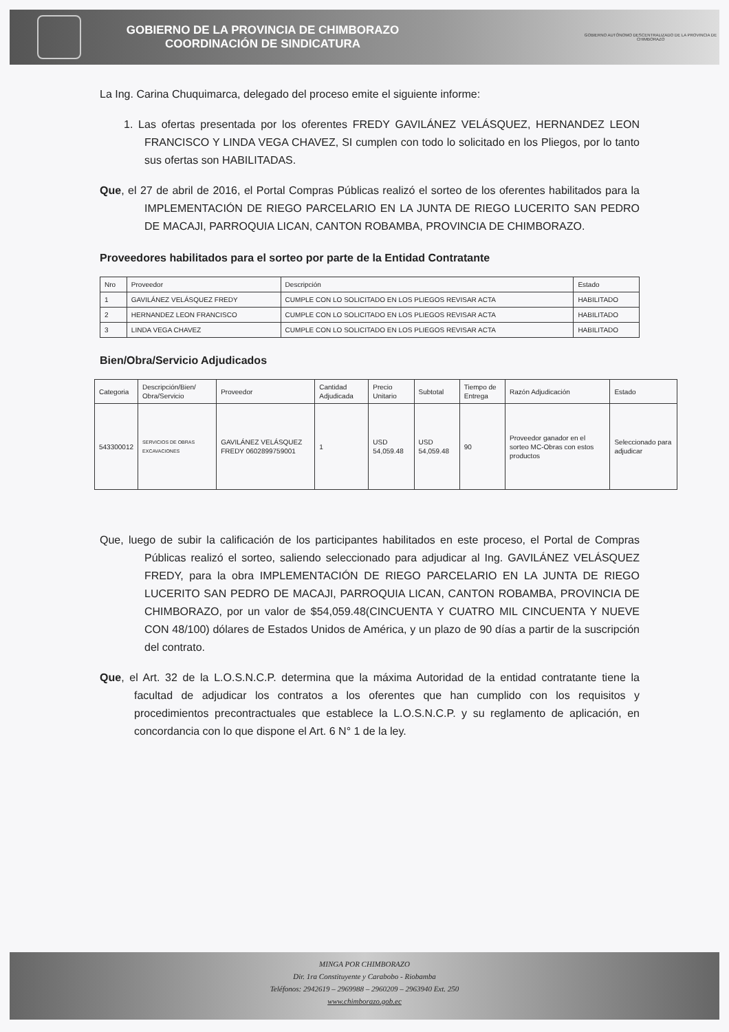GOBIERNO DE LA PROVINCIA DE CHIMBORAZO
COORDINACIÓN DE SINDICATURA
GOBIERNO AUTÓNOMO DESCENTRALIZADO DE LA PROVINCIA DE CHIMBORAZO
La Ing. Carina Chuquimarca, delegado del proceso emite el siguiente informe:
1. Las ofertas presentada por los oferentes FREDY GAVILÁNEZ VELÁSQUEZ, HERNANDEZ LEON FRANCISCO Y LINDA VEGA CHAVEZ, SI cumplen con todo lo solicitado en los Pliegos, por lo tanto sus ofertas son HABILITADAS.
Que, el 27 de abril de 2016, el Portal Compras Públicas realizó el sorteo de los oferentes habilitados para la IMPLEMENTACIÓN DE RIEGO PARCELARIO EN LA JUNTA DE RIEGO LUCERITO SAN PEDRO DE MACAJI, PARROQUIA LICAN, CANTON ROBAMBA, PROVINCIA DE CHIMBORAZO.
Proveedores habilitados para el sorteo por parte de la Entidad Contratante
| Nro | Proveedor | Descripción | Estado |
| --- | --- | --- | --- |
| 1 | GAVILÁNEZ VELÁSQUEZ FREDY | CUMPLE CON LO SOLICITADO EN LOS PLIEGOS REVISAR ACTA | HABILITADO |
| 2 | HERNANDEZ LEON FRANCISCO | CUMPLE CON LO SOLICITADO EN LOS PLIEGOS REVISAR ACTA | HABILITADO |
| 3 | LINDA VEGA CHAVEZ | CUMPLE CON LO SOLICITADO EN LOS PLIEGOS REVISAR ACTA | HABILITADO |
Bien/Obra/Servicio Adjudicados
| Categoria | Descripción/Bien/ Obra/Servicio | Proveedor | Cantidad Adjudicada | Precio Unitario | Subtotal | Tiempo de Entrega | Razón Adjudicación | Estado |
| --- | --- | --- | --- | --- | --- | --- | --- | --- |
| 543300012 | SERVICIOS DE OBRAS EXCAVACIONES | GAVILÁNEZ VELÁSQUEZ FREDY 0602899759001 | 1 | USD 54,059.48 | USD 54,059.48 | 90 | Proveedor ganador en el sorteo MC-Obras con estos productos | Seleccionado para adjudicar |
Que, luego de subir la calificación de los participantes habilitados en este proceso, el Portal de Compras Públicas realizó el sorteo, saliendo seleccionado para adjudicar al Ing. GAVILÁNEZ VELÁSQUEZ FREDY, para la obra IMPLEMENTACIÓN DE RIEGO PARCELARIO EN LA JUNTA DE RIEGO LUCERITO SAN PEDRO DE MACAJI, PARROQUIA LICAN, CANTON ROBAMBA, PROVINCIA DE CHIMBORAZO, por un valor de $54,059.48(CINCUENTA Y CUATRO MIL CINCUENTA Y NUEVE CON 48/100) dólares de Estados Unidos de América, y un plazo de 90 días a partir de la suscripción del contrato.
Que, el Art. 32 de la L.O.S.N.C.P. determina que la máxima Autoridad de la entidad contratante tiene la facultad de adjudicar los contratos a los oferentes que han cumplido con los requisitos y procedimientos precontractuales que establece la L.O.S.N.C.P. y su reglamento de aplicación, en concordancia con lo que dispone el Art. 6 N° 1 de la ley.
MINGA POR CHIMBORAZO
Dir. 1ra Constituyente y Carabobo - Riobamba
Teléfonos: 2942619 – 2969988 – 2960209 – 2963940 Ext. 250
www.chimborazo.gob.ec